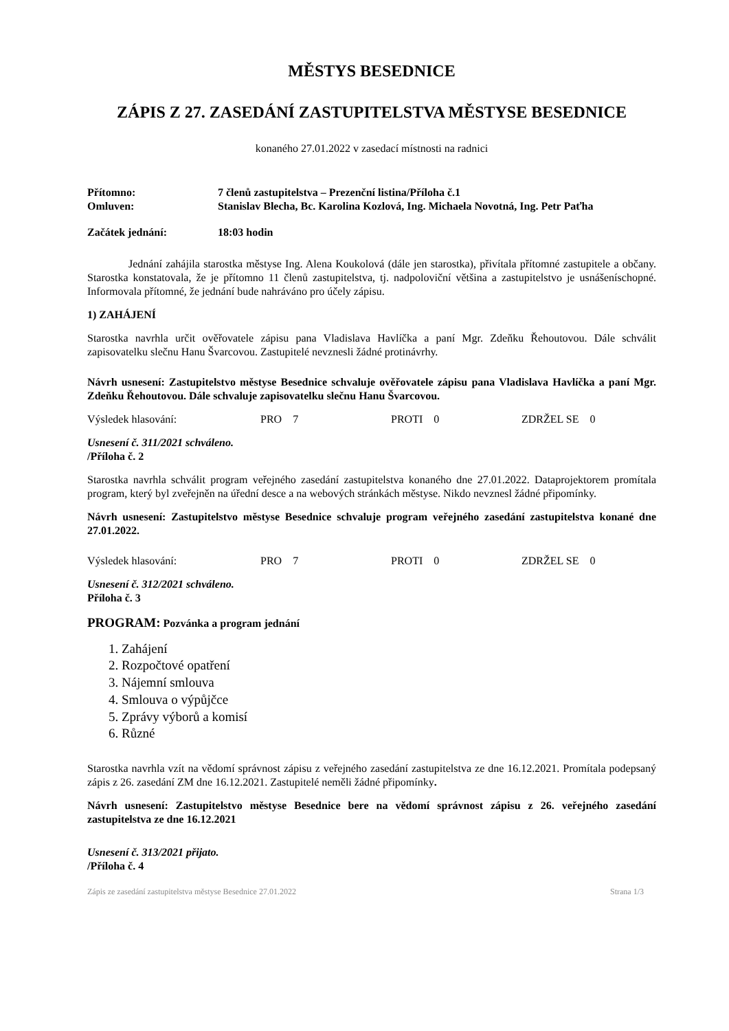MĚSTYS BESEDNICE
ZÁPIS Z 27. ZASEDÁNÍ ZASTUPITELSTVA MĚSTYSE BESEDNICE
konaného 27.01.2022 v zasedací místnosti na radnici
Přítomno: 7 členů zastupitelstva – Prezenční listina/Příloha č.1
Omluven: Stanislav Blecha, Bc. Karolina Kozlová, Ing. Michaela Novotná, Ing. Petr Paťha
Začátek jednání: 18:03 hodin
Jednání zahájila starostka městyse Ing. Alena Koukolová (dále jen starostka), přivítala přítomné zastupitele a občany. Starostka konstatovala, že je přítomno 11 členů zastupitelstva, tj. nadpoloviční většina a zastupitelstvo je usnášeníschopné. Informovala přítomné, že jednání bude nahráváno pro účely zápisu.
1) ZAHÁJENÍ
Starostka navrhla určit ověřovatele zápisu pana Vladislava Havlíčka a paní Mgr. Zdeňku Řehoutovou. Dále schválit zapisovatelku slečnu Hanu Švarcovou. Zastupitelé nevznesli žádné protinávrhy.
Návrh usnesení: Zastupitelstvo městyse Besednice schvaluje ověřovatele zápisu pana Vladislava Havlíčka a paní Mgr. Zdeňku Řehoutovou. Dále schvaluje zapisovatelku slečnu Hanu Švarcovou.
Výsledek hlasování: PRO 7 PROTI 0 ZDRŽEL SE 0
Usnesení č. 311/2021 schváleno.
/Příloha č. 2
Starostka navrhla schválit program veřejného zasedání zastupitelstva konaného dne 27.01.2022. Dataprojektorem promítala program, který byl zveřejněn na úřední desce a na webových stránkách městyse. Nikdo nevznesl žádné připomínky.
Návrh usnesení: Zastupitelstvo městyse Besednice schvaluje program veřejného zasedání zastupitelstva konané dne 27.01.2022.
Výsledek hlasování: PRO 7 PROTI 0 ZDRŽEL SE 0
Usnesení č. 312/2021 schváleno.
Příloha č. 3
PROGRAM: Pozvánka a program jednání
1. Zahájení
2. Rozpočtové opatření
3. Nájemní smlouva
4. Smlouva o výpůjčce
5. Zprávy výborů a komisí
6. Různé
Starostka navrhla vzít na vědomí správnost zápisu z veřejného zasedání zastupitelstva ze dne 16.12.2021. Promítala podepsaný zápis z 26. zasedání ZM dne 16.12.2021. Zastupitelé neměli žádné připomínky.
Návrh usnesení: Zastupitelstvo městyse Besednice bere na vědomí správnost zápisu z 26. veřejného zasedání zastupitelstva ze dne 16.12.2021
Usnesení č. 313/2021 přijato.
/Příloha č. 4
Zápis ze zasedání zastupitelstva městyse Besednice 27.01.2022 Strana 1/3